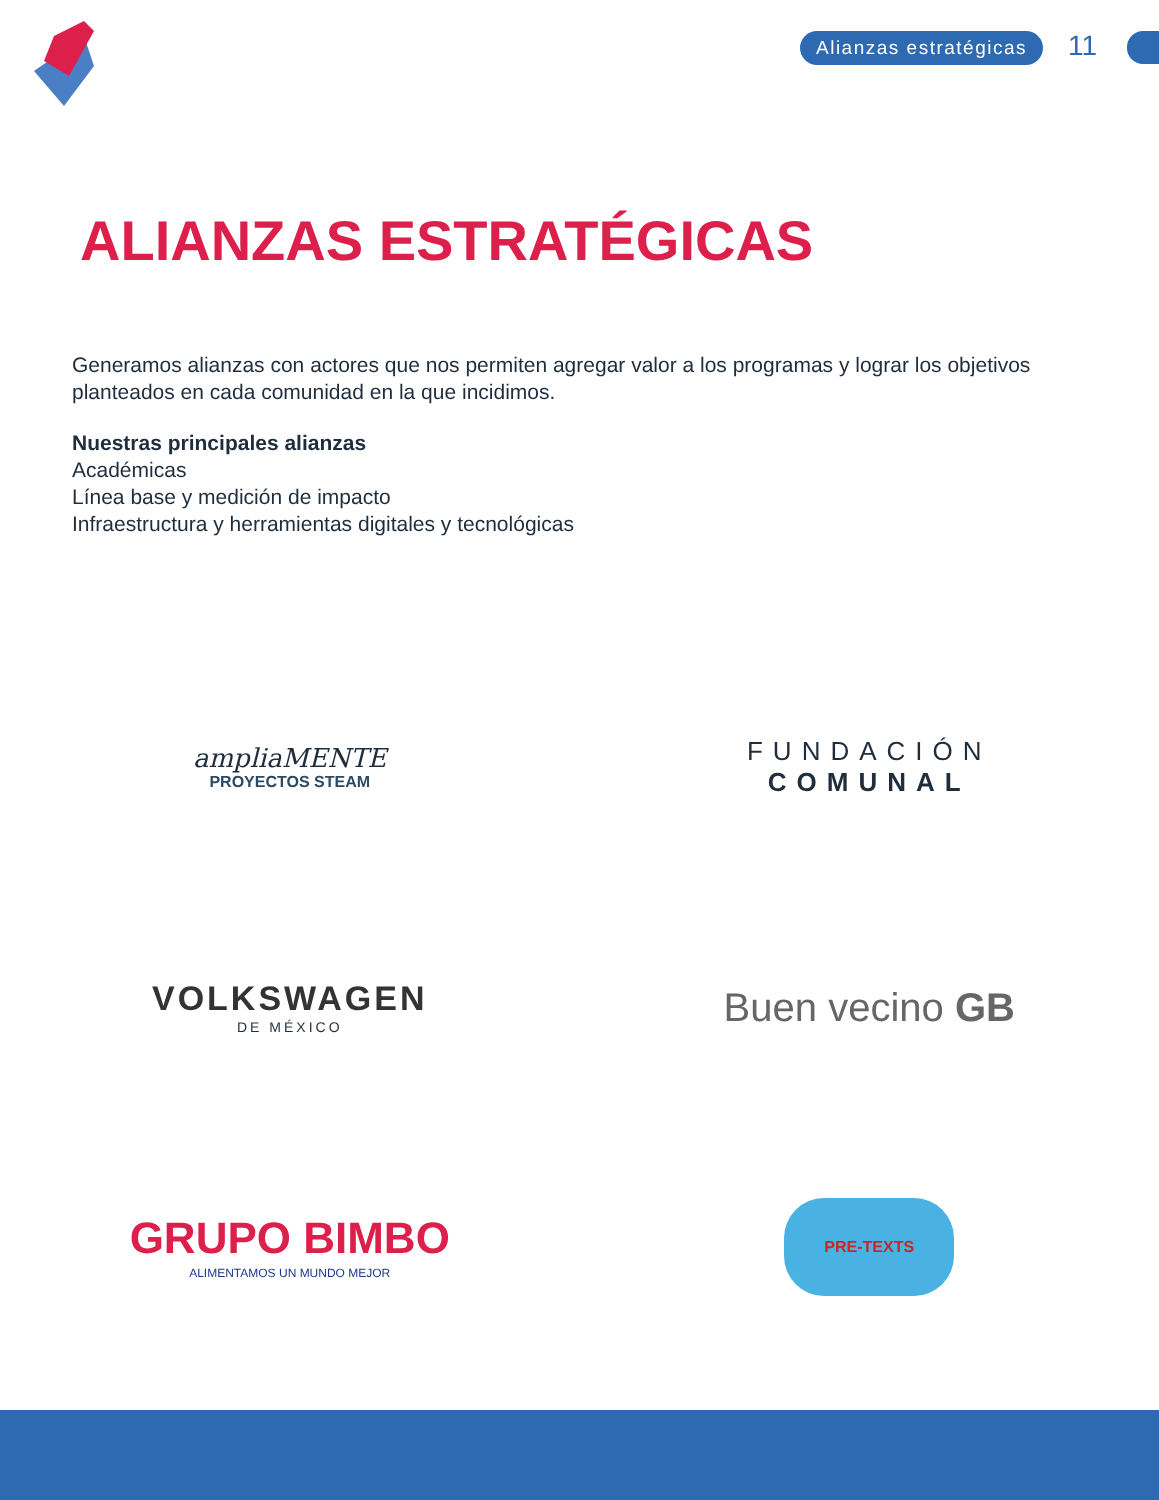Alianzas estratégicas 11
ALIANZAS ESTRATÉGICAS
Generamos alianzas con actores que nos permiten agregar valor a los programas y lograr los objetivos planteados en cada comunidad en la que incidimos.
Nuestras principales alianzas
Académicas
Línea base y medición de impacto
Infraestructura y herramientas digitales y tecnológicas
ampliaMENTE
PROYECTOS STEAM
FUNDACIÓN
COMUNAL
VOLKSWAGEN
DE MÉXICO
Buen vecino GB
GRUPO BIMBO
ALIMENTAMOS UN MUNDO MEJOR
PRE-TEXTS